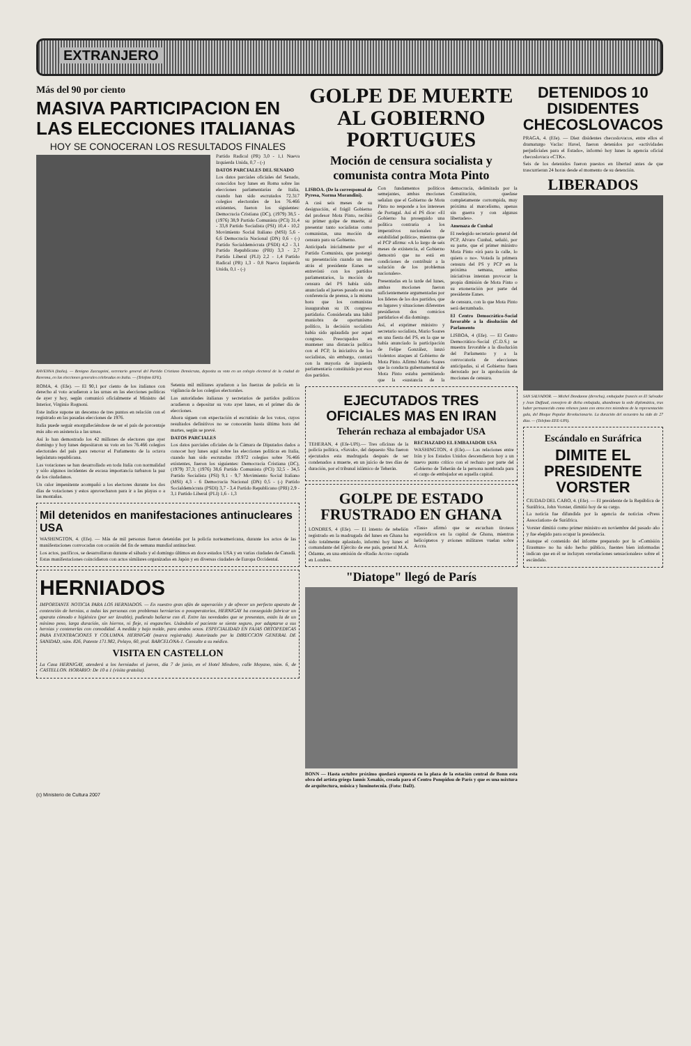EXTRANJERO
Más del 90 por ciento
MASIVA PARTICIPACION EN LAS ELECCIONES ITALIANAS
HOY SE CONOCERAN LOS RESULTADOS FINALES
Partido Radical (PR) 3,0 - 1,1 Nueva Izquierda Unida, 0,7 - (-)
DATOS PARCIALES DEL SENADO
Los datos parciales oficiales del Senado, conocidos hoy lunes en Roma sobre las elecciones parlamentarias de Italia, cuando han sido escrutados 72.317 colegios electorales de los 76.466 existentes, fueron los siguientes: Democracia Cristiana (DC), (1979) 38,5 - (1976) 38,9 Partido Comunista (PCI) 31,4 - 33,8 Partido Socialista (PSI) 10,4 - 10,2 Movimiento Social Italiano (MSI) 5,6 - 6,6 Democracia Nacional (DN) 0,6 - (-) Partido Socialdemócrata (PSDI) 4,2 - 3,1 Partido Republicano (PRI) 3,3 - 2,7 Partido Liberal (PLI) 2,2 - 1,4 Partido Radical (PR) 1,3 - 0,8 Nueva Izquierda Unida, 0,1 - (-)
RAVENNA (Italia). — Benigno Zaccagnini, secretario general del Partido Cristiano Demócrata, deposita su voto en un colegio electoral de la ciudad de Ravenna, en las elecciones generales celebradas en Italia. — (Telefoto EFE).
ROMA, 4. (Efe). — El 90,1 por ciento de los italianos con derecho al voto acudieron a las urnas en las elecciones políticas de ayer y hoy, según comunicó oficialmente el Ministro del Interior, Virginio Rognoni.
Este índice supone un descenso de tres puntos en relación con el registrado en las pasadas elecciones de 1976.
Italia puede seguir enorgulleciéndose de ser el país de porcentaje más alto en asistencia a las urnas.
Así lo han demostrado los 42 millones de electores que ayer domingo y hoy lunes depositaron su voto en los 76.466 colegios electorales del país para renovar el Parlamento de la octava legislatura republicana.
Las votaciones se han desarrollado en toda Italia con normalidad y sólo algunos incidentes de escasa importancia turbaron la paz de los ciudadanos.
Un calor impenitente acompañó a los electores durante los dos días de votaciones y estos aprovecharon para ir a las playas o a las montañas.
Setenta mil militares ayudaron a las fuerzas de policía en la vigilancia de los colegios electorales.
Las autoridades italianas y secretarios de partidos políticos acudieron a depositar su voto ayer lunes, en el primer día de elecciones.
Ahora siguen con expectación el escrutinio de los votos, cuyos resultados definitivos no se conocerán hasta última hora del martes, según se prevé.
DATOS PARCIALES
Los datos parciales oficiales de la Cámara de Diputados dados a conocer hoy lunes aquí sobre las elecciones políticas en Italia, cuando han sido escrutadas 19.972 colegios sobre 76.466 existentes, fueron los siguientes: Democracia Cristiana (DC), (1979) 37,3; (1976) 38,6 Partido Comunista (PCI) 32,5 - 34,5 Partido Socialista (PSI) 9,1 - 9,7 Movimiento Social Italiano (MSI) 4,3 - 6 Democracia Nacional (DN) 0,5 - (-) Partido Socialdemócrata (PSDI) 3,7 - 3,4 Partido Republicano (PRI) 2,9 - 3,1 Partido Liberal (PLI) 1,6 - 1,3
Mil detenidos en manifestaciones antinucleares USA
WASHINGTON, 4. (Efe). — Más de mil personas fueron detenidas por la policía norteamericana, durante los actos de las manifestaciones convocadas con ocasión del fin de semana mundial antinuclear.
Los actos, pacíficos, se desarrollaron durante el sábado y el domingo últimos en doce estados USA y en varias ciudades de Canadá. Estas manifestaciones coincidieron con actos similares organizadas en Japón y en diversas ciudades de Europa Occidental.
HERNIADOS
IMPORTANTE NOTICIA PARA LOS HERNIADOS. — En nuestro gran afán de superación y de ofrecer un perfecto aparato de contención de hernias, a todas las personas con problemas herniarios o posoperatorios, HERNIGAY ha conseguido fabricar un aparato cómodo e higiénico (por ser lavable), pudiendo bañarse con él. Entre las novedades que se presentan, están la de un mínimo peso, larga duración, sin hierros, ni fleje, ni enganches. Usándolo el paciente se siente seguro, por adaptarse a sus hernias y contenerlas con comodidad. A medida y bajo molde, para ambos sexos. ESPECIALIDAD EN FAJAS ORTOPEDICAS PARA EVENTRACIONES Y COLUMNA. HERNIGAY (marca registrada). Autorizado por la DIRECCION GENERAL DE SANIDAD, núm. 826, Patente 171.982, Pelayo, 60, pral. BARCELONA-1. Consulte a su médico.
VISITA EN CASTELLON
La Casa HERNIGAY, atenderá a los herniados el jueves, día 7 de junio, en el Hotel Mindoro, calle Moyano, núm. 6, de CASTELLON. HORARIO: De 10 a 1 (visita gratuita).
GOLPE DE MUERTE AL GOBIERNO PORTUGUES
Moción de censura socialista y comunista contra Mota Pinto
LISBOA. (De la corresponsal de Pyresa, Norma Morandini).
A casi seis meses de su designación, el frágil Gobierno del profesor Mota Pinto, recibió su primer golpe de muerte, al presentar tanto socialistas como comunistas, una moción de censura para su Gobierno.
Anticipada inicialmente por el Partido Comunista, que postergó su presentación cuando un mes atrás el presidente Eanes se entrevistó con los partidos parlamentarios, la moción de censura del PS había sido anunciada el jueves pasado en una conferencia de prensa, a la misma hora que los comunistas inauguraban su IX congreso partidario. Considerada una hábil maniobra de oportunismo político, la decisión socialista había sido aplaudida por aquel congreso. Preocupados en mantener una distancia política con el PCP, la iniciativa de los socialistas, sin embargo, contará con la mayoría de izquierda parlamentaria constituida por esos dos partidos.
Con fundamentos políticos semejantes, ambas mociones señalan que el Gobierno de Mota Pinto no responde a los intereses de Portugal. Así el PS dice: «El Gobierno ha proseguido una política contraria a los imperativos nacionales de estabilidad política», mientras que el PCP afirma: «A lo largo de seis meses de existencia, el Gobierno demostró que no está en condiciones de contribuir a la solución de los problemas nacionales».
Presentadas en la tarde del lunes, ambas mociones fueron suficientemente argumentadas por los líderes de los dos partidos, que en lugares y situaciones diferentes presidieron dos comicios partidarios el día domingo.
Así, el exprimer ministro y secretario socialista, Mario Soares en una fiesta del PS, en la que se había anunciado la participación de Felipe González, lanzó violentos ataques al Gobierno de Mota Pinto. Afirmó Mario Soares que la conducta gubernamental de Mota Pinto estaba permitiendo que la «sustancia de la democracia, delimitada por la Constitución, quedase completamente corrompida, muy próxima al marcelismo, apenas sin guerra y con algunas libertades».
Amenaza de Cunhal
El reelegido secretario general del PCP, Alvaro Cunhal, señaló, por su parte, que el primer ministro Mota Pinto «irá para la calle, lo quiera o no». Votada la primera censura del PS y PCP en la próxima semana, ambas iniciativas intentan provocar la propia dimisión de Mota Pinto o su exoneración por parte del presidente Eanes.
de censura, con la que Mota Pinto será derrumbado.
El Centro Democrático-Social favorable a la disolución del Parlamento
LISBOA, 4 (Efe). — El Centro Democrático-Social (C.D.S.) se muestra favorable a la disolución del Parlamento y a la convocatoria de elecciones anticipadas, si el Gobierno fuera derrotado por la aprobación de mociones de censura.
EJECUTADOS TRES OFICIALES MAS EN IRAN
Teherán rechaza al embajador USA
TEHERAN, 4 (Efe-UPI).— Tres oficinas de la policía política, «Savak», del depuesto Sha fueron ejecutados esta madrugada después de ser condenados a muerte, en un juicio de tres días de duración, por el tribunal islámico de Teherán.
RECHAZADO EL EMBAJADOR USA
WASHINGTON, 4 (Efe).— Las relaciones entre Irán y los Estados Unidos descendieron hoy a un nuevo punto crítico con el rechazo por parte del Gobierno de Teherán de la persona nombrada para el cargo de embajador en aquella capital.
GOLPE DE ESTADO FRUSTRADO EN GHANA
LONDRES, 4 (Efe). — El intento de rebelión registrado en la madrugada del lunes en Ghana ha sido totalmente aplastado, informó hoy lunes el comandante del Ejército de ese país, general M.A. Odamte, en una emisión de «Radio Accra» captada en Londres.
«Tass» afirmó que se escuchan tiroteos esporádicos en la capital de Ghana, mientras helicópteros y aviones militares vuelan sobre Accra.
"Diatope" llegó de París
BONN — Hasta octubre próximo quedará expuesta en la plaza de la estación central de Bonn esta obra del artista griego Iannis Xenakis, creada para el Centro Pompidou de París y que es una mixtura de arquitectura, música y luminotecnia. (Foto: DaD).
DETENIDOS 10 DISIDENTES CHECOSLOVACOS
PRAGA, 4. (Efe). — Diez disidentes checoslovacos, entre ellos el dramaturgo Vaclac Havel, fueron detenidos por «actividades perjudiciales para el Estado», informó hoy lunes la agencia oficial checoslovaca «CTK».
Seis de los detenidos fueron puestos en libertad antes de que trascurrieran 24 horas desde el momento de su detención.
LIBERADOS
SAN SALVADOR. — Michel Dondanne (derecha), embajador francés en El Salvador y Jean Duffaud, consejero de dicha embajada, abandonan la sede diplomática, tras haber permanecido como rehenes junto con otros tres miembros de la representación gala, del Bloque Popular Revolucionario. La duración del secuestro ha sido de 27 días. — (Telefoto EFE-UPI).
Escándalo en Suráfrica
DIMITE EL PRESIDENTE VORSTER
CIUDAD DEL CABO, 4. (Efe). — El presidente de la República de Suráfrica, John Vorster, dimitió hoy de su cargo.
La noticia fue difundida por la agencia de noticias «Press Association» de Suráfrica.
Vorster dimitió como primer ministro en noviembre del pasado año y fue elegido para ocupar la presidencia.
Aunque el contenido del informe preparado por la «Comisión Erasmus» no ha sido hecho público, fuentes bien informadas indican que en él se incluyen «revelaciones sensacionales» sobre el escándalo.
(c) Ministerio de Cultura 2007